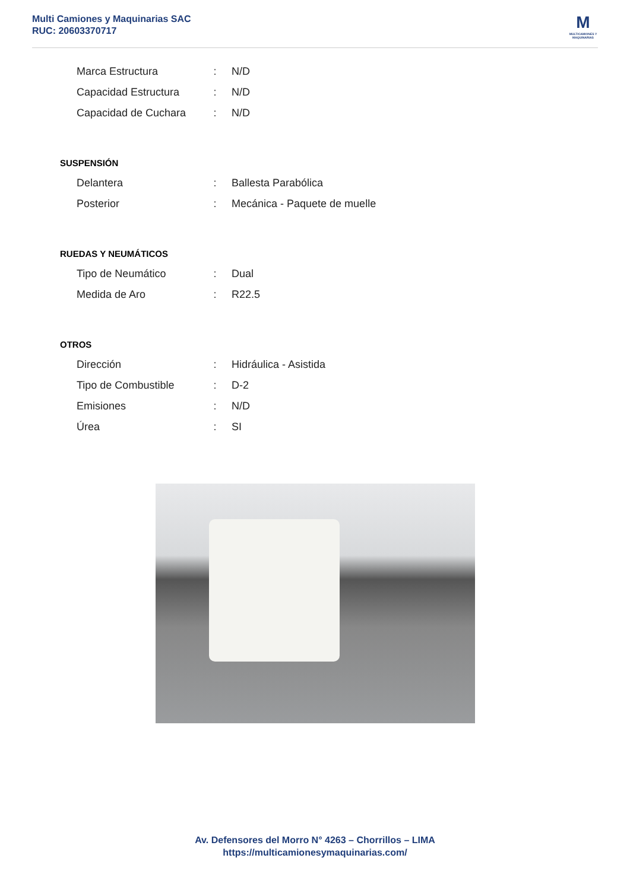Multi Camiones y Maquinarias SAC
RUC: 20603370717
M
MULTICAMIONES Y MAQUINARIAS
| Marca Estructura | : | N/D |
| Capacidad Estructura | : | N/D |
| Capacidad de Cuchara | : | N/D |
SUSPENSIÓN
| Delantera | : | Ballesta Parabólica |
| Posterior | : | Mecánica - Paquete de muelle |
RUEDAS Y NEUMÁTICOS
| Tipo de Neumático | : | Dual |
| Medida de Aro | : | R22.5 |
OTROS
| Dirección | : | Hidráulica - Asistida |
| Tipo de Combustible | : | D-2 |
| Emisiones | : | N/D |
| Úrea | : | SI |
Av. Defensores del Morro N° 4263 – Chorrillos – LIMA
https://multicamionesymaquinarias.com/